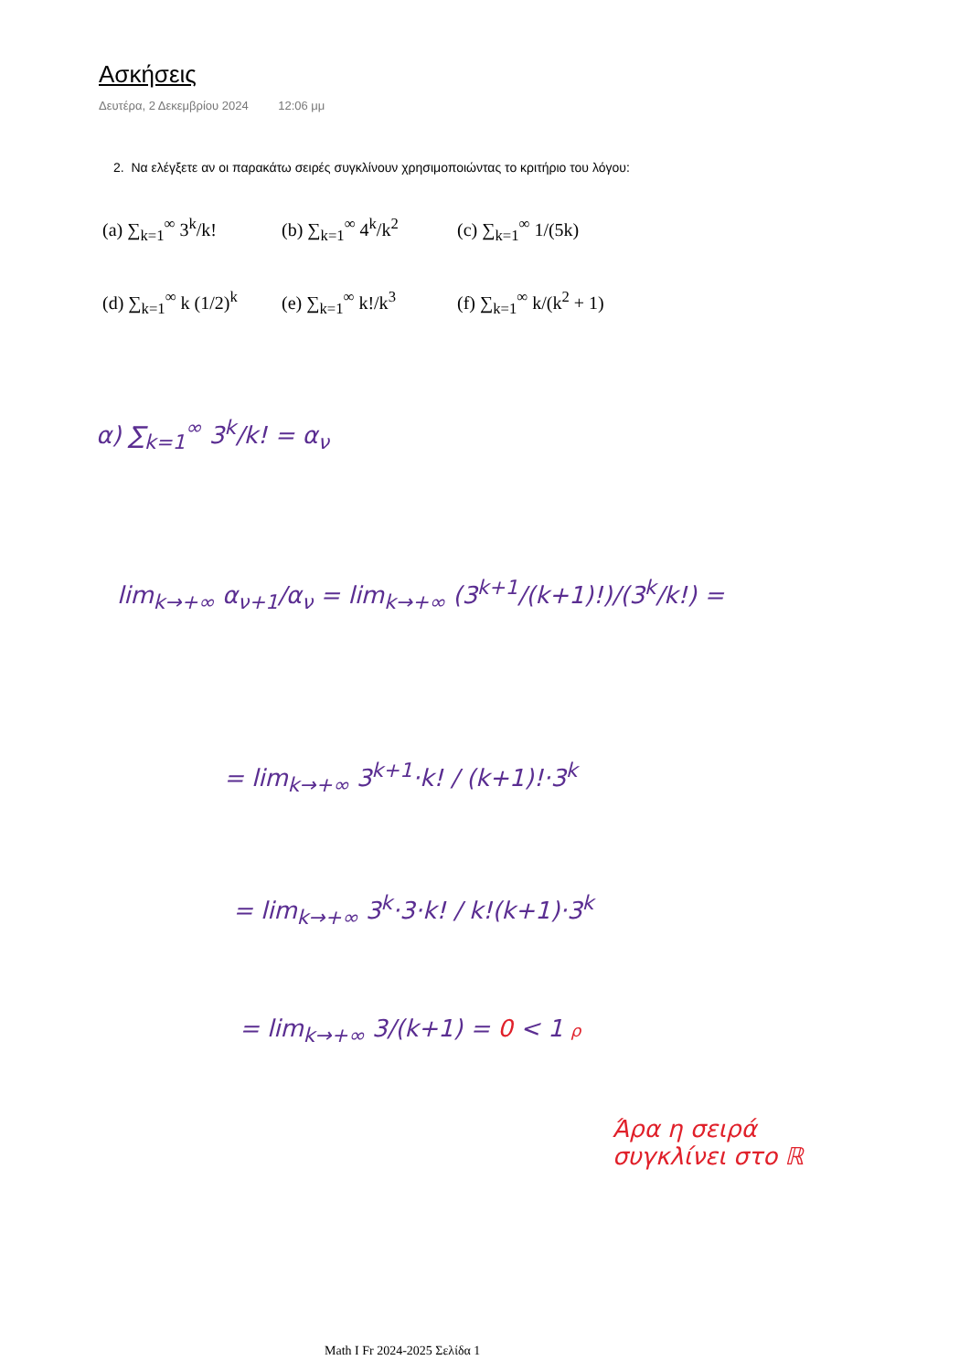Ασκήσεις
Δευτέρα, 2 Δεκεμβρίου 2024 12:06 μμ
2. Να ελέγξετε αν οι παρακάτω σειρές συγκλίνουν χρησιμοποιώντας το κριτήριο του λόγου:
(a) ∑<sub>k=1</sub><sup>∞</sup> 3<sup>k</sup>/k! (b) ∑<sub>k=1</sub><sup>∞</sup> 4<sup>k</sup>/k<sup>2</sup> (c) ∑<sub>k=1</sub><sup>∞</sup> 1/(5k)
(d) ∑<sub>k=1</sub><sup>∞</sup> k (1/2)<sup>k</sup> (e) ∑<sub>k=1</sub><sup>∞</sup> k!/k<sup>3</sup> (f) ∑<sub>k=1</sub><sup>∞</sup> k/(k<sup>2</sup> + 1)
α) ∑<sub>k=1</sub><sup>∞</sup> 3<sup>k</sup>/k! = α<sub>ν</sub>
lim<sub>k→+∞</sub> α<sub>ν+1</sub>/α<sub>ν</sub> = lim<sub>k→+∞</sub> (3<sup>k+1</sup>/(k+1)!)/(3<sup>k</sup>/k!) =
= lim<sub>k→+∞</sub> 3<sup>k+1</sup>·k! / (k+1)!·3<sup>k</sup>
= lim<sub>k→+∞</sub> 3<sup>k</sup>·3·k! / k!(k+1)·3<sup>k</sup>
= lim<sub>k→+∞</sub> 3/(k+1) = 0 < 1 ρ
Άρα η σειρά
συγκλίνει στο ℝ
Math I Fr 2024-2025 Σελίδα 1